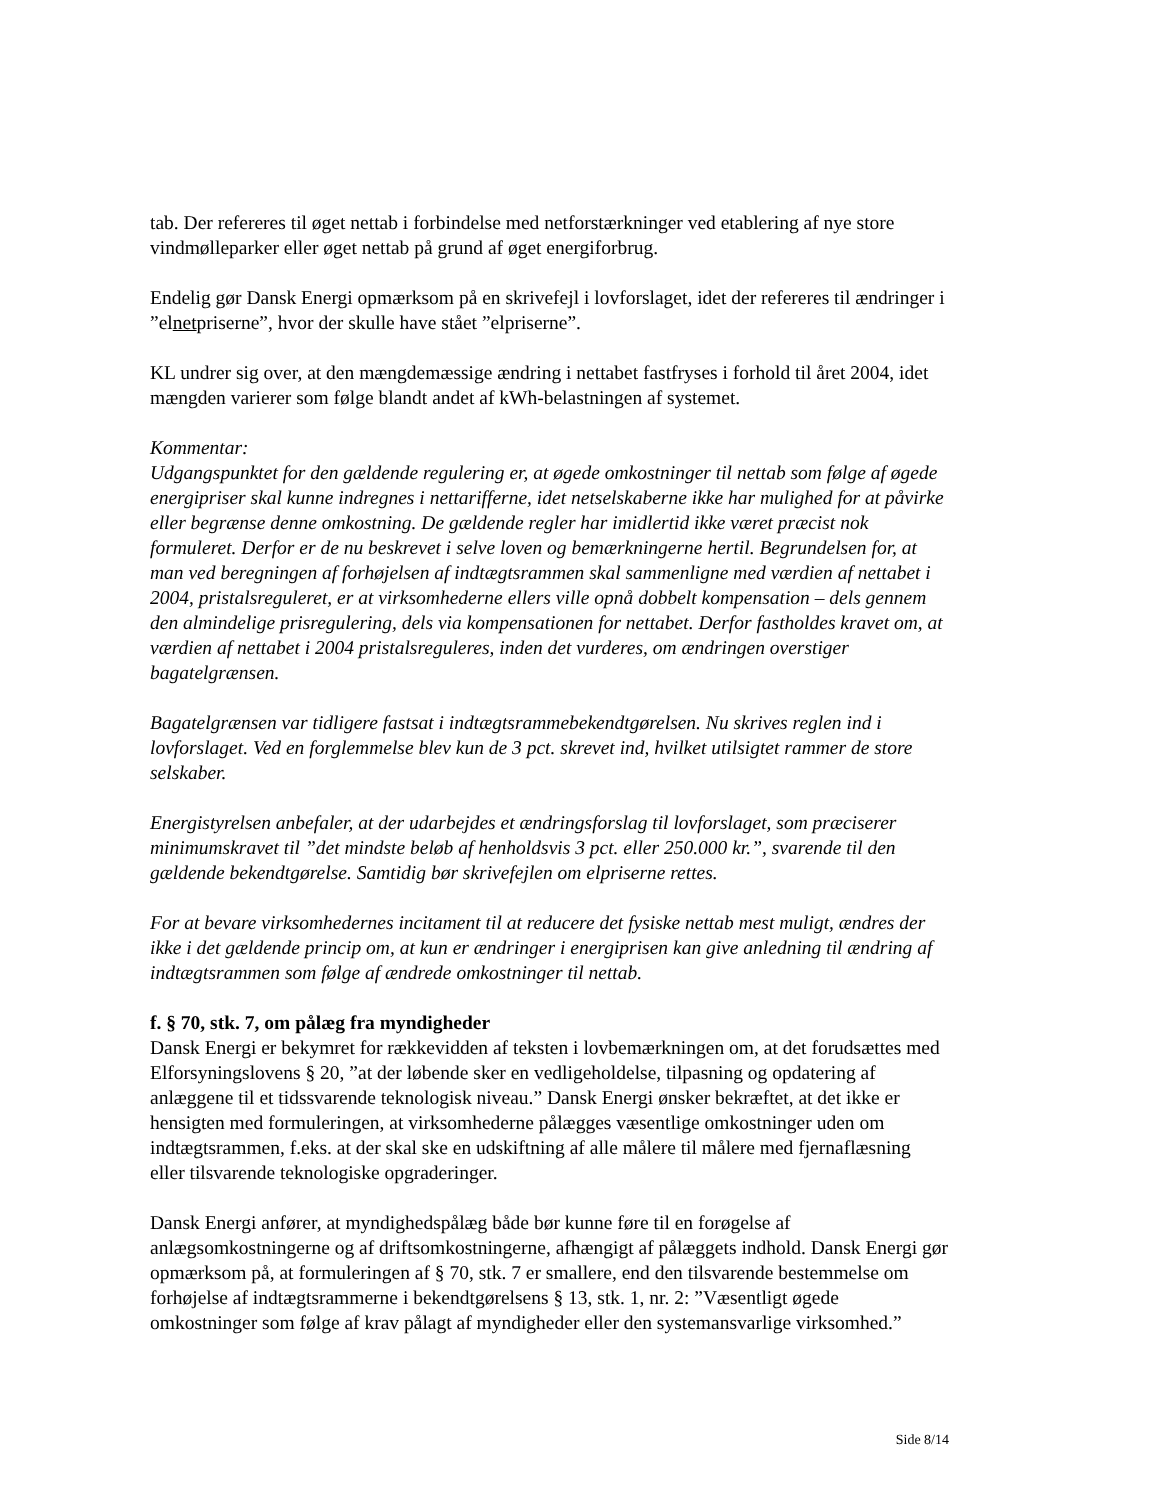tab. Der refereres til øget nettab i forbindelse med netforstærkninger ved etablering af nye store vindmølleparker eller øget nettab på grund af øget energiforbrug.
Endelig gør Dansk Energi opmærksom på en skrivefejl i lovforslaget, idet der refereres til ændringer i ”elnetpriserne”, hvor der skulle have stået ”elpriserne”.
KL undrer sig over, at den mængdemæssige ændring i nettabet fastfryses i forhold til året 2004, idet mængden varierer som følge blandt andet af kWh-belastningen af systemet.
Kommentar:
Udgangspunktet for den gældende regulering er, at øgede omkostninger til nettab som følge af øgede energipriser skal kunne indregnes i nettarifferne, idet netselskaberne ikke har mulighed for at påvirke eller begrænse denne omkostning. De gældende regler har imidlertid ikke været præcist nok formuleret. Derfor er de nu beskrevet i selve loven og bemærkningerne hertil. Begrundelsen for, at man ved beregningen af forhøjelsen af indtægtsrammen skal sammenligne med værdien af nettabet i 2004, pristalsreguleret, er at virksomhederne ellers ville opnå dobbelt kompensation – dels gennem den almindelige prisregulering, dels via kompensationen for nettabet. Derfor fastholdes kravet om, at værdien af nettabet i 2004 pristalsreguleres, inden det vurderes, om ændringen overstiger bagatelgrænsen.
Bagatelgrænsen var tidligere fastsat i indtægtsrammebekendtgørelsen. Nu skrives reglen ind i lovforslaget. Ved en forglemmelse blev kun de 3 pct. skrevet ind, hvilket utilsigtet rammer de store selskaber.
Energistyrelsen anbefaler, at der udarbejdes et ændringsforslag til lovforslaget, som præciserer minimumskravet til ”det mindste beløb af henholdsvis 3 pct. eller 250.000 kr.”, svarende til den gældende bekendtgørelse. Samtidig bør skrivefejlen om elpriserne rettes.
For at bevare virksomhedernes incitament til at reducere det fysiske nettab mest muligt, ændres der ikke i det gældende princip om, at kun er ændringer i energiprisen kan give anledning til ændring af indtægtsrammen som følge af ændrede omkostninger til nettab.
f. § 70, stk. 7, om pålæg fra myndigheder
Dansk Energi er bekymret for rækkevidden af teksten i lovbemærkningen om, at det forudsættes med Elforsyningslovens § 20, ”at der løbende sker en vedligeholdelse, tilpasning og opdatering af anlæggene til et tidssvarende teknologisk niveau.” Dansk Energi ønsker bekræftet, at det ikke er hensigten med formuleringen, at virksomhederne pålægges væsentlige omkostninger uden om indtægtsrammen, f.eks. at der skal ske en udskiftning af alle målere til målere med fjernaflæsning eller tilsvarende teknologiske opgraderinger.
Dansk Energi anfører, at myndighedspålæg både bør kunne føre til en forøgelse af anlægsomkostningerne og af driftsomkostningerne, afhængigt af pålæggets indhold. Dansk Energi gør opmærksom på, at formuleringen af § 70, stk. 7 er smallere, end den tilsvarende bestemmelse om forhøjelse af indtægtsrammerne i bekendtgørelsens § 13, stk. 1, nr. 2: ”Væsentligt øgede omkostninger som følge af krav pålagt af myndigheder eller den systemansvarlige virksomhed.”
Side 8/14